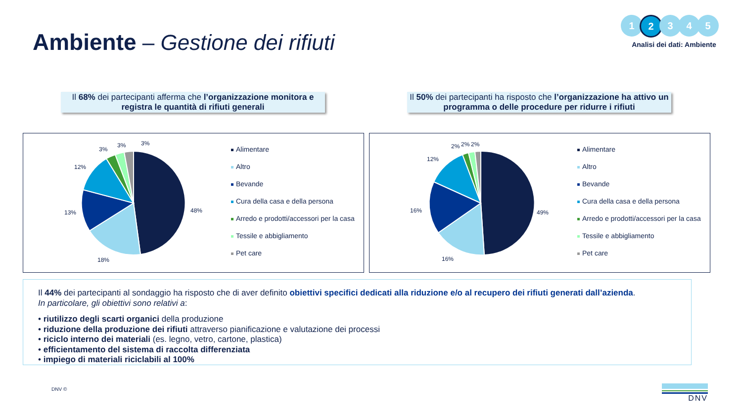Ambiente – Gestione dei rifiuti
1 2 3 4 5
Analisi dei dati: Ambiente
Il 68% dei partecipanti afferma che l’organizzazione monitora e registra le quantità di rifiuti generali
Il 50% dei partecipanti ha risposto che l’organizzazione ha attivo un programma o delle procedure per ridurre i rifiuti
48%
18%
13%
12%
3%
3%
3%
Alimentare
Altro
Bevande
Cura della casa e della persona
Arredo e prodotti/accessori per la casa
Tessile e abbigliamento
Pet care
49%
16%
16%
12%
2%
2%
2%
Alimentare
Altro
Bevande
Cura della casa e della persona
Arredo e prodotti/accessori per la casa
Tessile e abbigliamento
Pet care
Il 44% dei partecipanti al sondaggio ha risposto che di aver definito obiettivi specifici dedicati alla riduzione e/o al recupero dei rifiuti generati dall’azienda.
In particolare, gli obiettivi sono relativi a:
• riutilizzo degli scarti organici della produzione
• riduzione della produzione dei rifiuti attraverso pianificazione e valutazione dei processi
• riciclo interno dei materiali (es. legno, vetro, cartone, plastica)
• efficientamento del sistema di raccolta differenziata
• impiego di materiali riciclabili al 100%
DNV © DNV